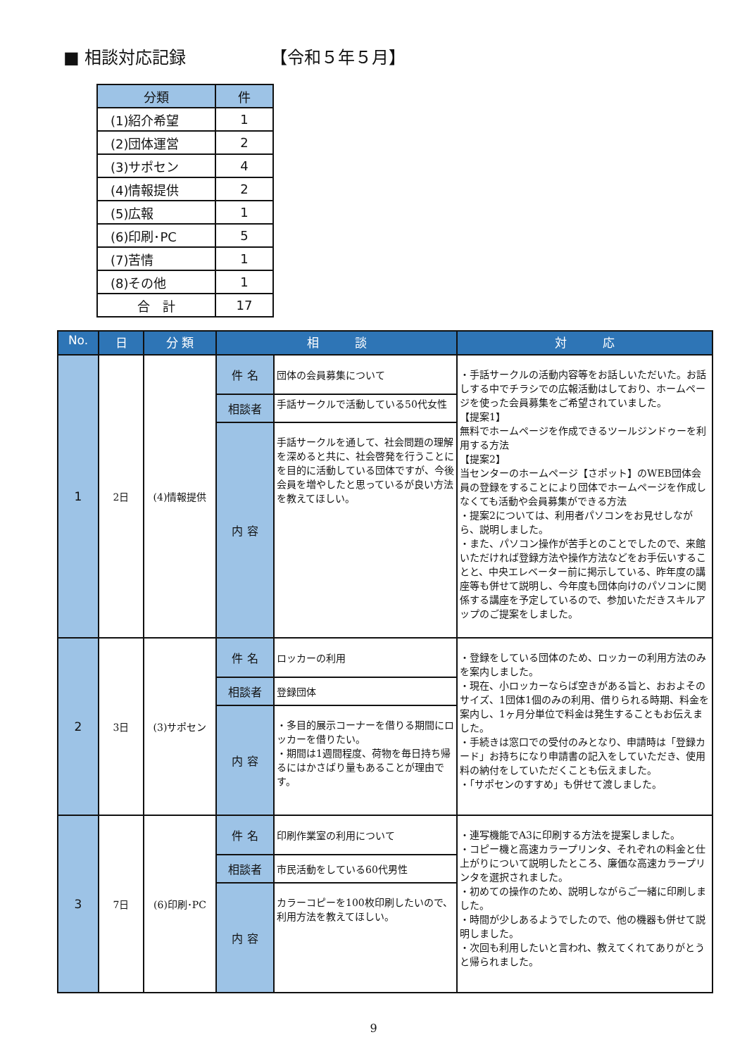■ 相談対応記録 【令和５年５月】
| 分類 | 件 |
| --- | --- |
| (1)紹介希望 | 1 |
| (2)団体運営 | 2 |
| (3)サポセン | 4 |
| (4)情報提供 | 2 |
| (5)広報 | 1 |
| (6)印刷･PC | 5 |
| (7)苦情 | 1 |
| (8)その他 | 1 |
| 合 計 | 17 |
| No. | 日 | 分 類 | 相 談 | | 対 応 |
| --- | --- | --- | --- | --- | --- |
| 1 | 2日 | (4)情報提供 | 件 名 | 団体の会員募集について | ・手話サークルの活動内容等をお話しいただいた。お話しする中でチラシでの広報活動はしており、ホームページを使った会員募集をご希望されていました。 【提案1】 無料でホームページを作成できるツールジンドゥーを利用する方法 【提案2】 当センターのホームページ【さポット】のWEB団体会員の登録をすることにより団体でホームページを作成しなくても活動や会員募集ができる方法 ・提案2については、利用者パソコンをお見せしながら、説明しました。 ・また、パソコン操作が苦手とのことでしたので、来館いただければ登録方法や操作方法などをお手伝いすることと、中央エレベーター前に掲示している、昨年度の講座等も併せて説明し、今年度も団体向けのパソコンに関係する講座を予定しているので、参加いただきスキルアップのご提案をしました。 |
| | | | 相談者 | 手話サークルで活動している50代女性 | |
| | | | 内 容 | 手話サークルを通して、社会問題の理解を深めると共に、社会啓発を行うことにを目的に活動している団体ですが、今後会員を増やしたと思っているが良い方法を教えてほしい。 | |
| 2 | 3日 | (3)サポセン | 件 名 | ロッカーの利用 | ・登録をしている団体のため、ロッカーの利用方法のみを案内しました。 ・現在、小ロッカーならば空きがある旨と、おおよそのサイズ、1団体1個のみの利用、借りられる時期、料金を案内し、1ヶ月分単位で料金は発生することもお伝えました。 ・手続きは窓口での受付のみとなり、申請時は「登録カード」お持ちになり申請書の記入をしていただき、使用料の納付をしていただくことも伝えました。 ・「サポセンのすすめ」も併せて渡しました。 |
| | | | 相談者 | 登録団体 | |
| | | | 内 容 | ・多目的展示コーナーを借りる期間にロッカーを借りたい。 ・期間は1週間程度、荷物を毎日持ち帰るにはかさばり量もあることが理由です。 | |
| 3 | 7日 | (6)印刷･PC | 件 名 | 印刷作業室の利用について | ・連写機能でA3に印刷する方法を提案しました。 ・コピー機と高速カラープリンタ、それぞれの料金と仕上がりについて説明したところ、廉価な高速カラープリンタを選択されました。 ・初めての操作のため、説明しながらご一緒に印刷しました。 ・時間が少しあるようでしたので、他の機器も併せて説明しました。 ・次回も利用したいと言われ、教えてくれてありがとうと帰られました。 |
| | | | 相談者 | 市民活動をしている60代男性 | |
| | | | 内 容 | カラーコピーを100枚印刷したいので、利用方法を教えてほしい。 | |
9